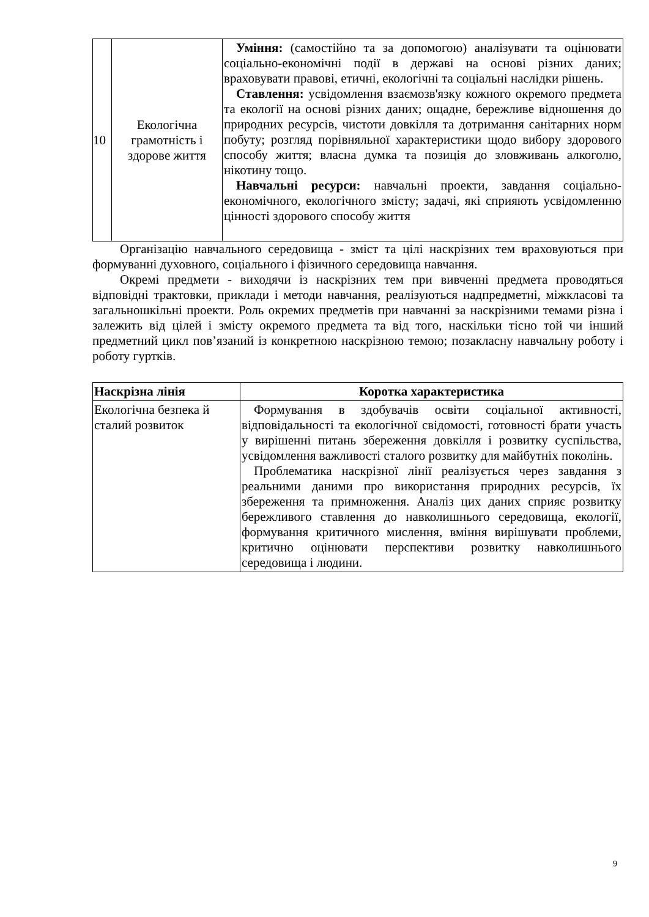| 10 | Екологічна грамотність і здорове життя | Уміння: (самостійно та за допомогою) аналізувати та оцінювати соціально-економічні події в державі на основі різних даних; враховувати правові, етичні, екологічні та соціальні наслідки рішень. Ставлення: усвідомлення взаємозв'язку кожного окремого предмета та екології на основі різних даних; ощадне, бережливе відношення до природних ресурсів, чистоти довкілля та дотримання санітарних норм побуту; розгляд порівняльної характеристики щодо вибору здорового способу життя; власна думка та позиція до зловживань алкоголю, нікотину тощо. Навчальні ресурси: навчальні проекти, завдання соціально-економічного, екологічного змісту; задачі, які сприяють усвідомленню цінності здорового способу життя |
Організацію навчального середовища - зміст та цілі наскрізних тем враховуються при формуванні духовного, соціального і фізичного середовища навчання.
Окремі предмети - виходячи із наскрізних тем при вивченні предмета проводяться відповідні трактовки, приклади і методи навчання, реалізуються надпредметні, міжкласові та загальношкільні проекти. Роль окремих предметів при навчанні за наскрізними темами різна і залежить від цілей і змісту окремого предмета та від того, наскільки тісно той чи інший предметний цикл пов’язаний із конкретною наскрізною темою; позакласну навчальну роботу і роботу гуртків.
| Наскрізна лінія | Коротка характеристика |
| --- | --- |
| Екологічна безпека й сталий розвиток | Формування в здобувачів освіти соціальної активності, відповідальності та екологічної свідомості, готовності брати участь у вирішенні питань збереження довкілля і розвитку суспільства, усвідомлення важливості сталого розвитку для майбутніх поколінь. Проблематика наскрізної лінії реалізується через завдання з реальними даними про використання природних ресурсів, їх збереження та примноження. Аналіз цих даних сприяє розвитку бережливого ставлення до навколишнього середовища, екології, формування критичного мислення, вміння вирішувати проблеми, критично оцінювати перспективи розвитку навколишнього середовища і людини. |
9